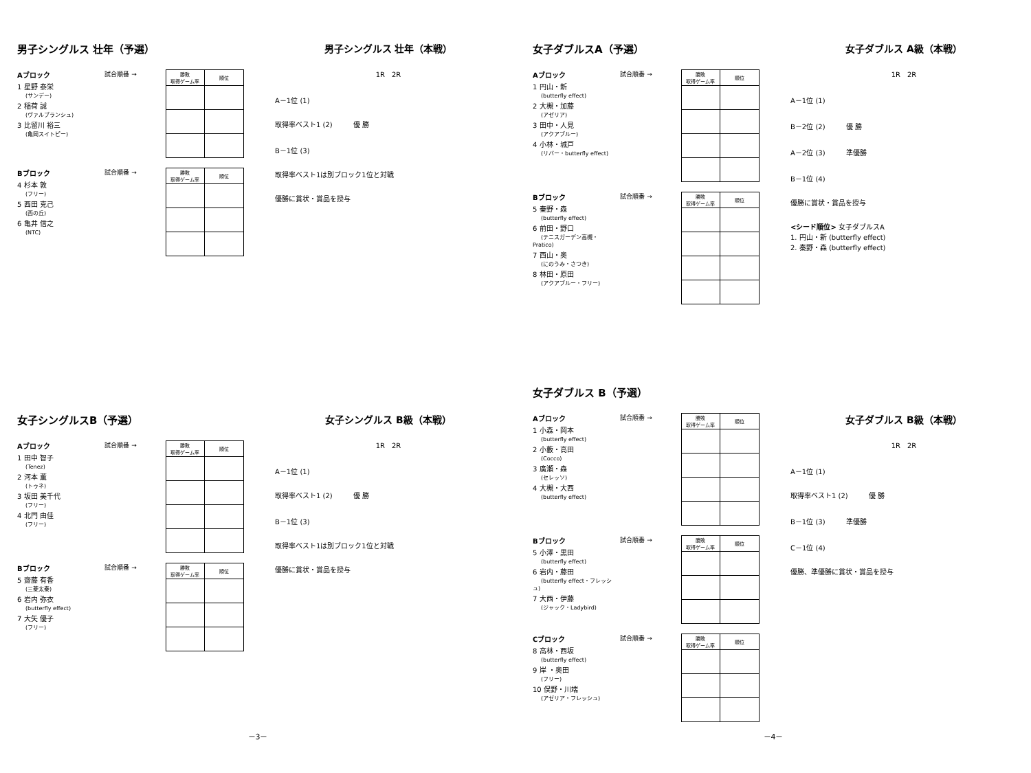男子シングルス 壮年（予選）
Aブロック
1 星野 泰栄
(サンデー)
2 稲荷 誠
(ヴァルブランシュ)
3 比留川 裕三
(亀岡スイトピー)
試合順番 →
| 勝敗 取得ゲーム率 | 順位 |
| --- | --- |
Bブロック
4 杉本 敦
(フリー)
5 西田 克己
(西の丘)
6 亀井 信之
(NTC)
試合順番 →
| 勝敗 取得ゲーム率 | 順位 |
| --- | --- |
男子シングルス 壮年（本戦）
1R　2R
A－1位 (1)
取得率ベスト1 (2)　　　優 勝
B－1位 (3)
取得率ベスト1は別ブロック1位と対戦
優勝に賞状・賞品を授与
女子ダブルスA（予選）
Aブロック
1 円山・新
(butterfly effect)
2 大槻・加藤
(アゼリア)
3 田中・人見
(アクアブルー)
4 小林・城戸
(リバー・butterfly effect)
試合順番 →
| 勝敗 取得ゲーム率 | 順位 |
| --- | --- |
Bブロック
5 秦野・森
(butterfly effect)
6 前田・野口
(テニスガーデン高槻・Pratico)
7 西山・奥
(にのうみ・さつき)
8 林田・原田
(アクアブルー・フリー)
試合順番 →
| 勝敗 取得ゲーム率 | 順位 |
| --- | --- |
女子ダブルス A級（本戦）
1R　2R
A－1位 (1)
B－2位 (2)　　　優 勝
A－2位 (3)　　　準優勝
B－1位 (4)
優勝に賞状・賞品を授与
<シード順位> 女子ダブルスA
1. 円山・新 (butterfly effect)
2. 秦野・森 (butterfly effect)
女子シングルスB（予選）
Aブロック
1 田中 智子
(Tenez)
2 河本 薫
(トゥネ)
3 坂田 美千代
(フリー)
4 北門 由佳
(フリー)
試合順番 →
| 勝敗 取得ゲーム率 | 順位 |
| --- | --- |
Bブロック
5 齋藤 有香
(三菱太秦)
6 岩内 弥衣
(butterfly effect)
7 大矢 優子
(フリー)
試合順番 →
| 勝敗 取得ゲーム率 | 順位 |
| --- | --- |
女子シングルス B級（本戦）
1R　2R
A－1位 (1)
取得率ベスト1 (2)　　　優 勝
B－1位 (3)
取得率ベスト1は別ブロック1位と対戦
優勝に賞状・賞品を授与
女子ダブルス B（予選）
Aブロック
1 小森・岡本
(butterfly effect)
2 小藪・高田
(Cocco)
3 廣瀬・森
(セレッソ)
4 大槻・大西
(butterfly effect)
試合順番 →
| 勝敗 取得ゲーム率 | 順位 |
| --- | --- |
Bブロック
5 小澤・黒田
(butterfly effect)
6 岩内・藤田
(butterfly effect・フレッシュ)
7 大西・伊藤
(ジャック・Ladybird)
試合順番 →
| 勝敗 取得ゲーム率 | 順位 |
| --- | --- |
Cブロック
8 高林・西坂
(butterfly effect)
9 岸 ・奥田
(フリー)
10 俣野・川端
(アゼリア・フレッシュ)
試合順番 →
| 勝敗 取得ゲーム率 | 順位 |
| --- | --- |
女子ダブルス B級（本戦）
1R　2R
A－1位 (1)
取得率ベスト1 (2)　　　優 勝
B－1位 (3)　　　準優勝
C－1位 (4)
優勝、準優勝に賞状・賞品を授与
－3－
－4－